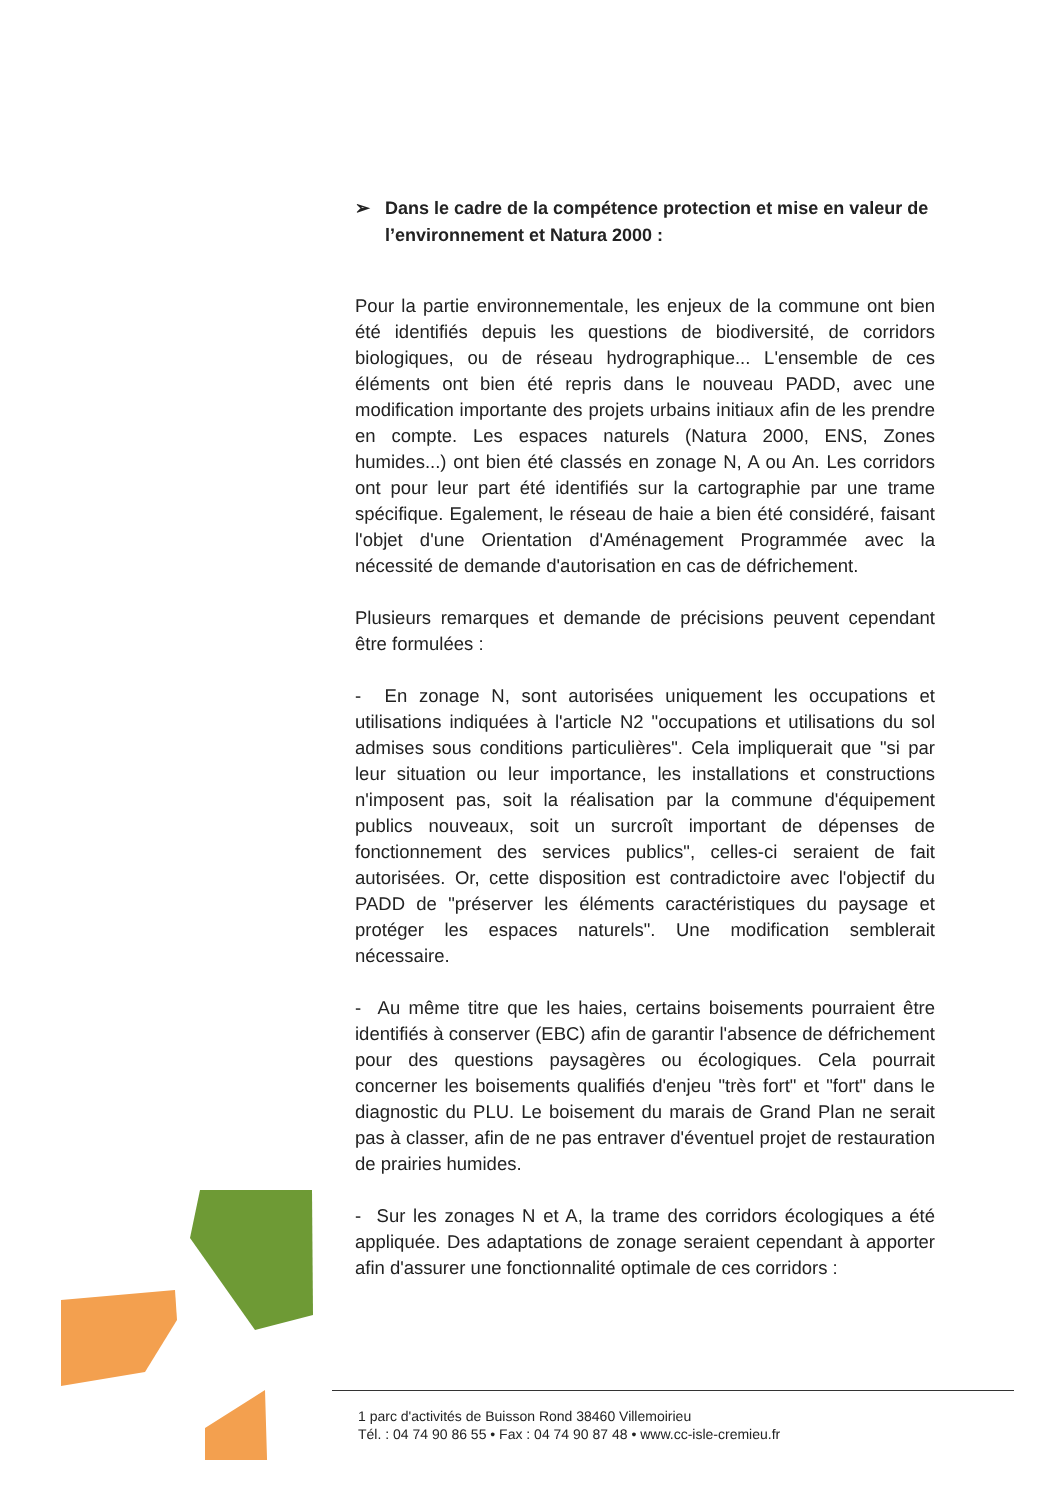➢ Dans le cadre de la compétence protection et mise en valeur de l’environnement et Natura 2000 :
Pour la partie environnementale, les enjeux de la commune ont bien été identifiés depuis les questions de biodiversité, de corridors biologiques, ou de réseau hydrographique... L'ensemble de ces éléments ont bien été repris dans le nouveau PADD, avec une modification importante des projets urbains initiaux afin de les prendre en compte. Les espaces naturels (Natura 2000, ENS, Zones humides...) ont bien été classés en zonage N, A ou An. Les corridors ont pour leur part été identifiés sur la cartographie par une trame spécifique. Egalement, le réseau de haie a bien été considéré, faisant l'objet d'une Orientation d'Aménagement Programmée avec la nécessité de demande d'autorisation en cas de défrichement.
Plusieurs remarques et demande de précisions peuvent cependant être formulées :
- En zonage N, sont autorisées uniquement les occupations et utilisations indiquées à l'article N2 "occupations et utilisations du sol admises sous conditions particulières". Cela impliquerait que "si par leur situation ou leur importance, les installations et constructions n'imposent pas, soit la réalisation par la commune d'équipement publics nouveaux, soit un surcroît important de dépenses de fonctionnement des services publics", celles-ci seraient de fait autorisées. Or, cette disposition est contradictoire avec l'objectif du PADD de "préserver les éléments caractéristiques du paysage et protéger les espaces naturels". Une modification semblerait nécessaire.
- Au même titre que les haies, certains boisements pourraient être identifiés à conserver (EBC) afin de garantir l'absence de défrichement pour des questions paysagères ou écologiques. Cela pourrait concerner les boisements qualifiés d'enjeu "très fort" et "fort" dans le diagnostic du PLU. Le boisement du marais de Grand Plan ne serait pas à classer, afin de ne pas entraver d'éventuel projet de restauration de prairies humides.
- Sur les zonages N et A, la trame des corridors écologiques a été appliquée. Des adaptations de zonage seraient cependant à apporter afin d'assurer une fonctionnalité optimale de ces corridors :
1 parc d'activités de Buisson Rond 38460 Villemoirieu
Tél. : 04 74 90 86 55 • Fax : 04 74 90 87 48 • www.cc-isle-cremieu.fr